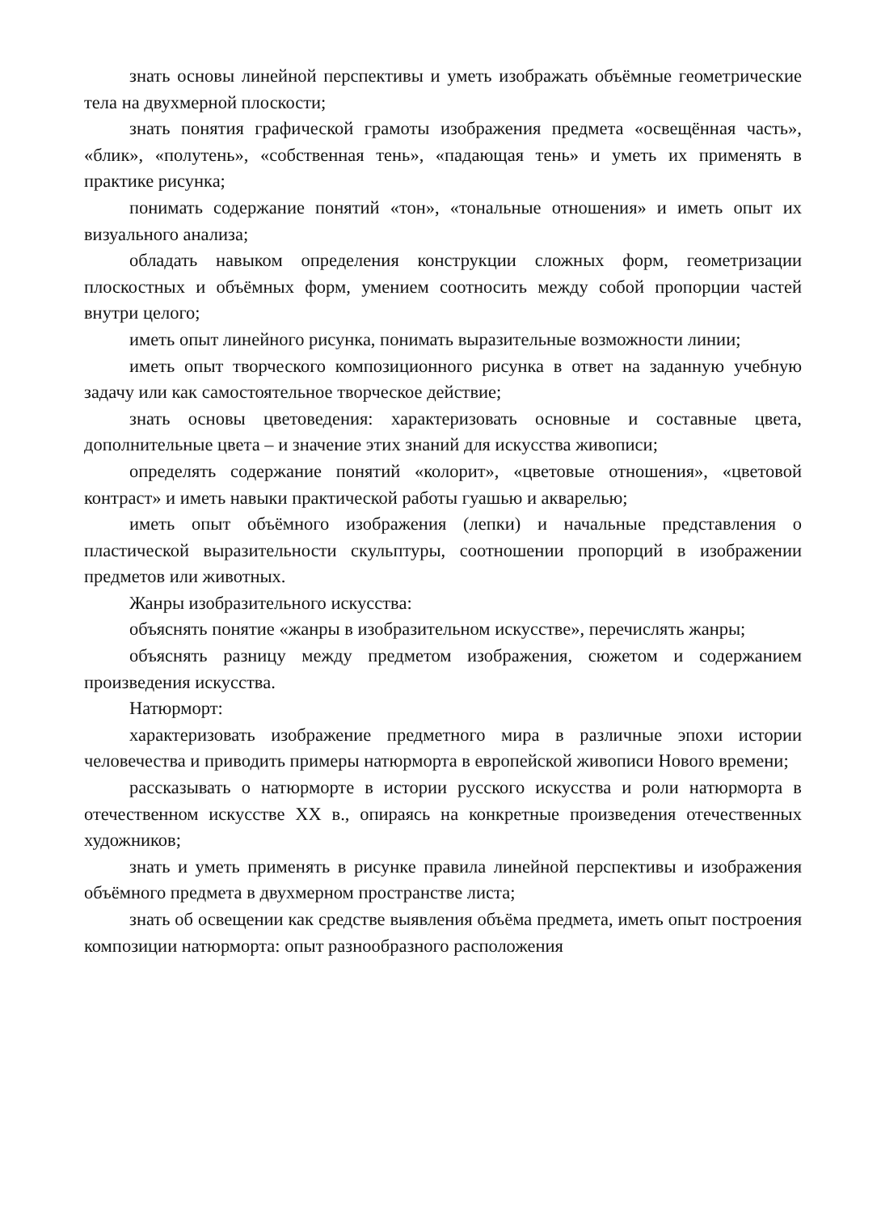знать основы линейной перспективы и уметь изображать объёмные геометрические тела на двухмерной плоскости;
знать понятия графической грамоты изображения предмета «освещённая часть», «блик», «полутень», «собственная тень», «падающая тень» и уметь их применять в практике рисунка;
понимать содержание понятий «тон», «тональные отношения» и иметь опыт их визуального анализа;
обладать навыком определения конструкции сложных форм, геометризации плоскостных и объёмных форм, умением соотносить между собой пропорции частей внутри целого;
иметь опыт линейного рисунка, понимать выразительные возможности линии;
иметь опыт творческого композиционного рисунка в ответ на заданную учебную задачу или как самостоятельное творческое действие;
знать основы цветоведения: характеризовать основные и составные цвета, дополнительные цвета – и значение этих знаний для искусства живописи;
определять содержание понятий «колорит», «цветовые отношения», «цветовой контраст» и иметь навыки практической работы гуашью и акварелью;
иметь опыт объёмного изображения (лепки) и начальные представления о пластической выразительности скульптуры, соотношении пропорций в изображении предметов или животных.
Жанры изобразительного искусства:
объяснять понятие «жанры в изобразительном искусстве», перечислять жанры;
объяснять разницу между предметом изображения, сюжетом и содержанием произведения искусства.
Натюрморт:
характеризовать изображение предметного мира в различные эпохи истории человечества и приводить примеры натюрморта в европейской живописи Нового времени;
рассказывать о натюрморте в истории русского искусства и роли натюрморта в отечественном искусстве XX в., опираясь на конкретные произведения отечественных художников;
знать и уметь применять в рисунке правила линейной перспективы и изображения объёмного предмета в двухмерном пространстве листа;
знать об освещении как средстве выявления объёма предмета, иметь опыт построения композиции натюрморта: опыт разнообразного расположения